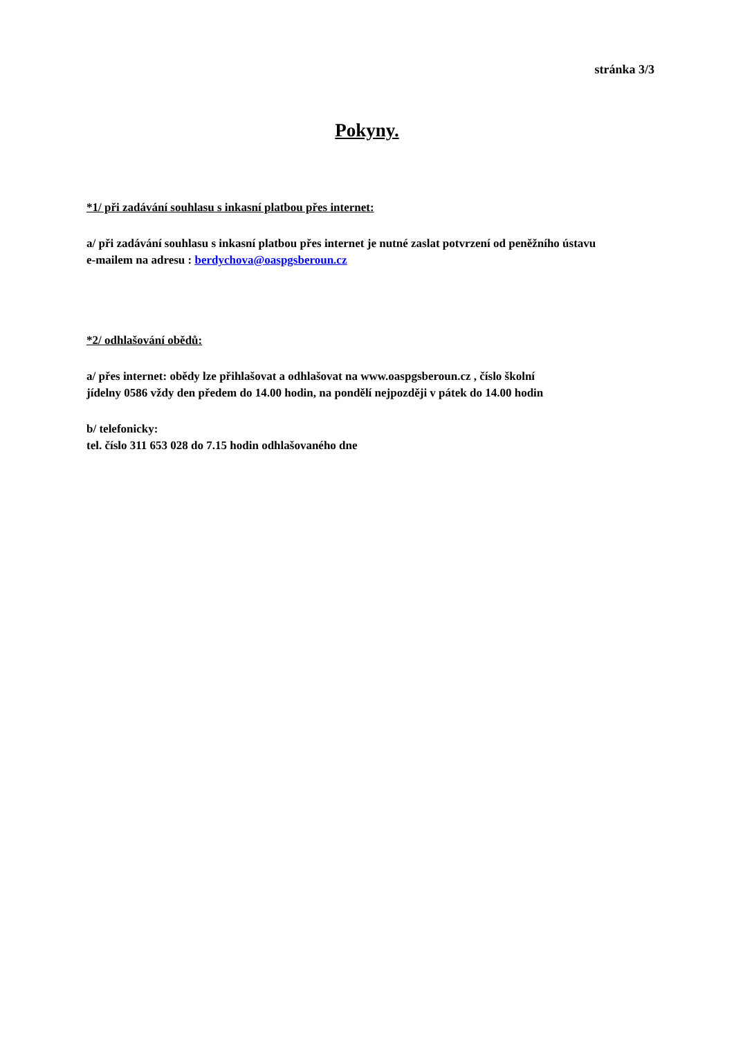stránka 3/3
Pokyny.
*1/ při zadávání souhlasu s inkasní platbou přes internet:
a/ při zadávání souhlasu s inkasní platbou přes internet je nutné zaslat potvrzení od peněžního ústavu
e-mailem na adresu : berdychova@oaspgsberoun.cz
*2/ odhlašování obědů:
a/ přes internet: obědy lze přihlašovat a odhlašovat na www.oaspgsberoun.cz , číslo školní
jídelny 0586 vždy den předem do 14.00 hodin, na pondělí nejpozději v pátek do 14.00 hodin
b/ telefonicky:
tel. číslo 311 653 028 do 7.15 hodin odhlašovaného dne